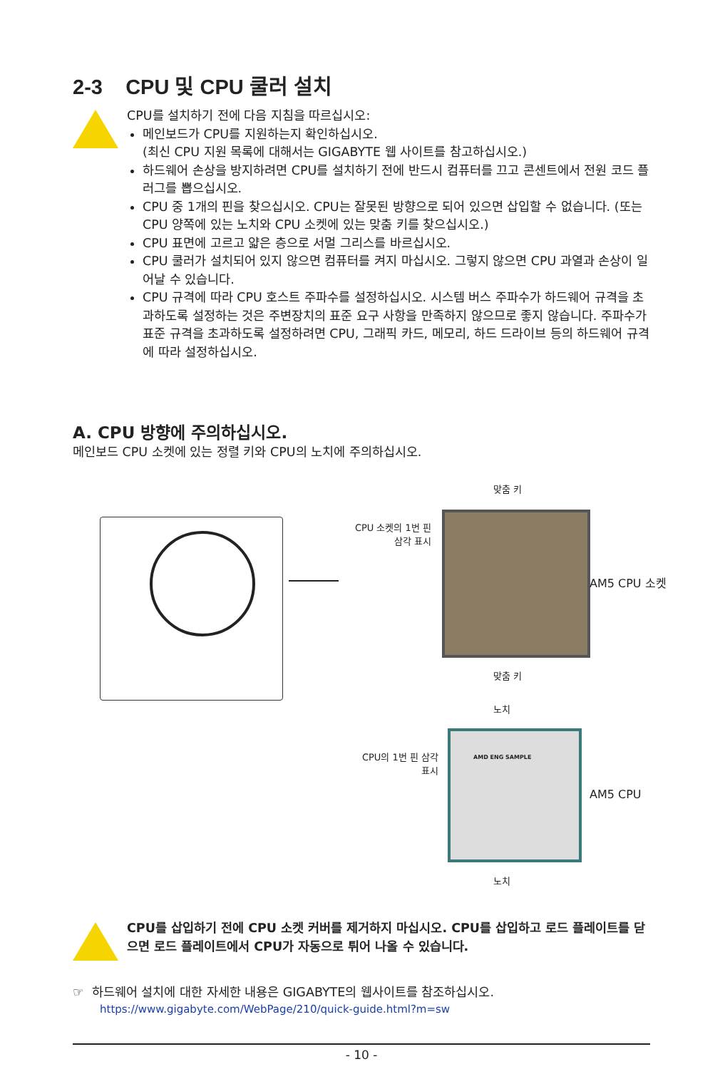2-3 CPU 및 CPU 쿨러 설치
CPU를 설치하기 전에 다음 지침을 따르십시오:
메인보드가 CPU를 지원하는지 확인하십시오.
(최신 CPU 지원 목록에 대해서는 GIGABYTE 웹 사이트를 참고하십시오.)
하드웨어 손상을 방지하려면 CPU를 설치하기 전에 반드시 컴퓨터를 끄고 콘센트에서 전원 코드 플러그를 뽑으십시오.
CPU 중 1개의 핀을 찾으십시오. CPU는 잘못된 방향으로 되어 있으면 삽입할 수 없습니다. (또는 CPU 양쪽에 있는 노치와 CPU 소켓에 있는 맞춤 키를 찾으십시오.)
CPU 표면에 고르고 얇은 층으로 서멀 그리스를 바르십시오.
CPU 쿨러가 설치되어 있지 않으면 컴퓨터를 켜지 마십시오. 그렇지 않으면 CPU 과열과 손상이 일어날 수 있습니다.
CPU 규격에 따라 CPU 호스트 주파수를 설정하십시오. 시스템 버스 주파수가 하드웨어 규격을 초과하도록 설정하는 것은 주변장치의 표준 요구 사항을 만족하지 않으므로 좋지 않습니다. 주파수가 표준 규격을 초과하도록 설정하려면 CPU, 그래픽 카드, 메모리, 하드 드라이브 등의 하드웨어 규격에 따라 설정하십시오.
A. CPU 방향에 주의하십시오.
메인보드 CPU 소켓에 있는 정렬 키와 CPU의 노치에 주의하십시오.
맞춤 키
CPU 소켓의 1번 핀 삼각 표시
AM5 CPU 소켓
맞춤 키
노치
CPU의 1번 핀 삼각 표시
AMD ENG SAMPLE
AM5 CPU
노치
CPU를 삽입하기 전에 CPU 소켓 커버를 제거하지 마십시오. CPU를 삽입하고 로드 플레이트를 닫으면 로드 플레이트에서 CPU가 자동으로 튀어 나올 수 있습니다.
☞ 하드웨어 설치에 대한 자세한 내용은 GIGABYTE의 웹사이트를 참조하십시오.
https://www.gigabyte.com/WebPage/210/quick-guide.html?m=sw
- 10 -